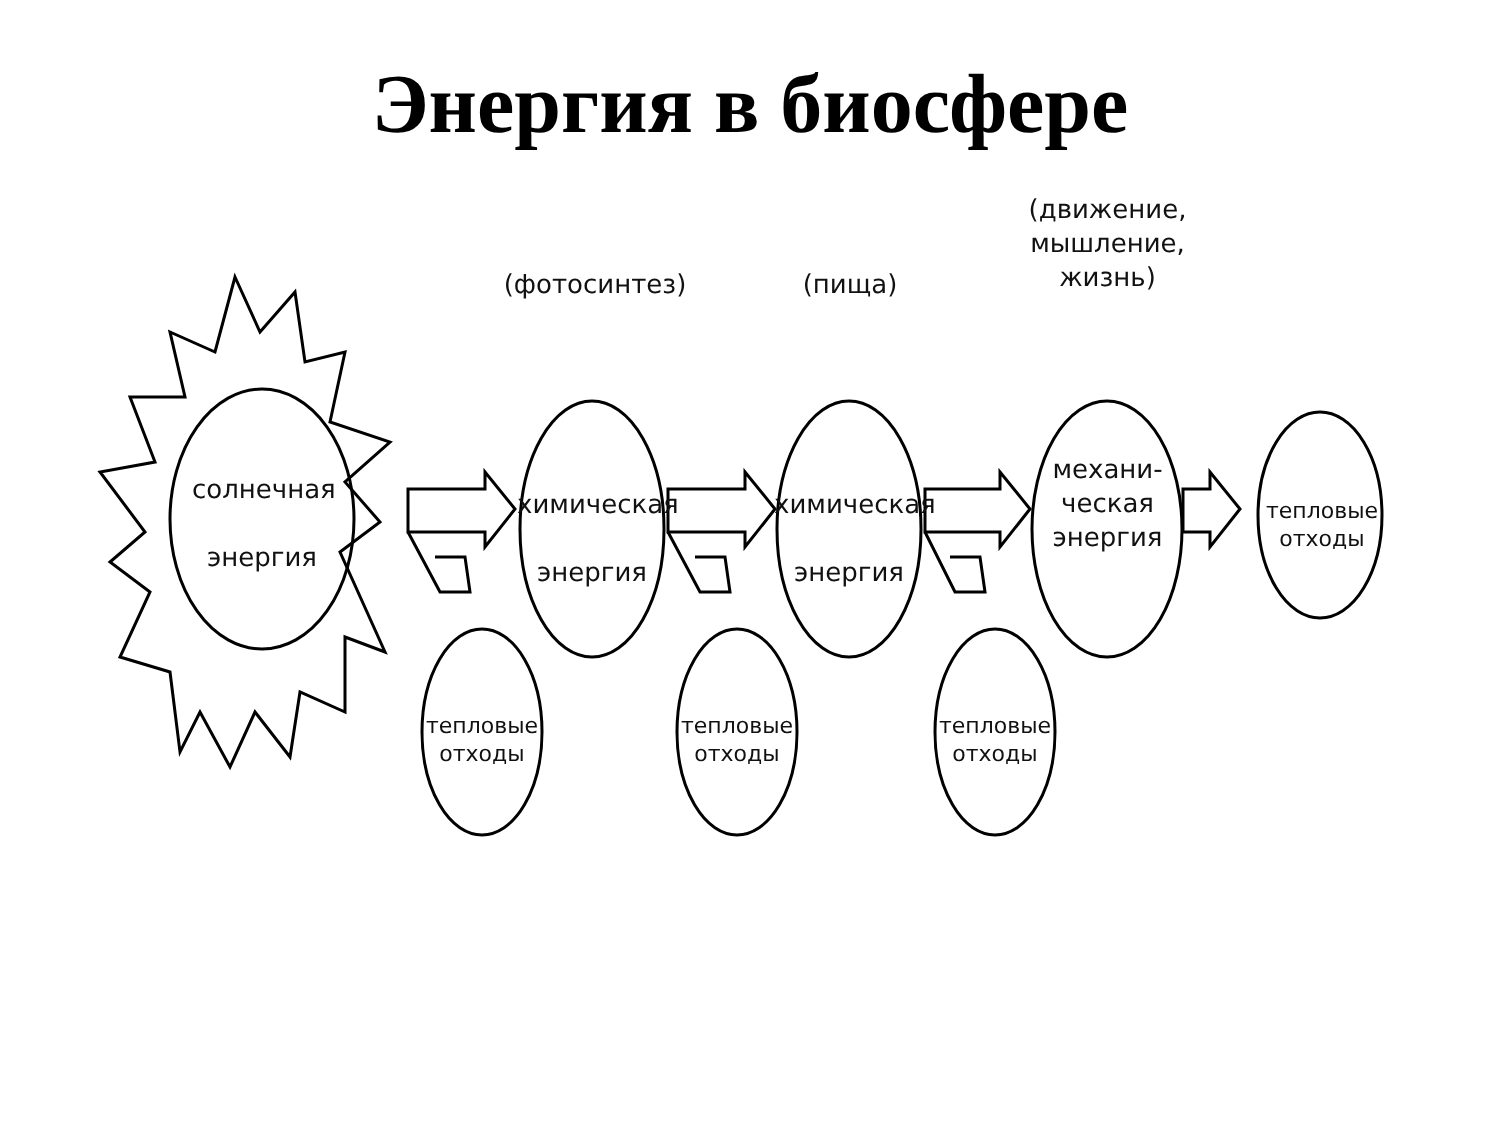Энергия в биосфере
солнечная
энергия
(фотосинтез)
химическая
энергия
(пища)
химическая
энергия
(движение,
мышление,
жизнь)
механи-
ческая
энергия
тепловые
отходы
тепловые
отходы
тепловые
отходы
тепловые
отходы